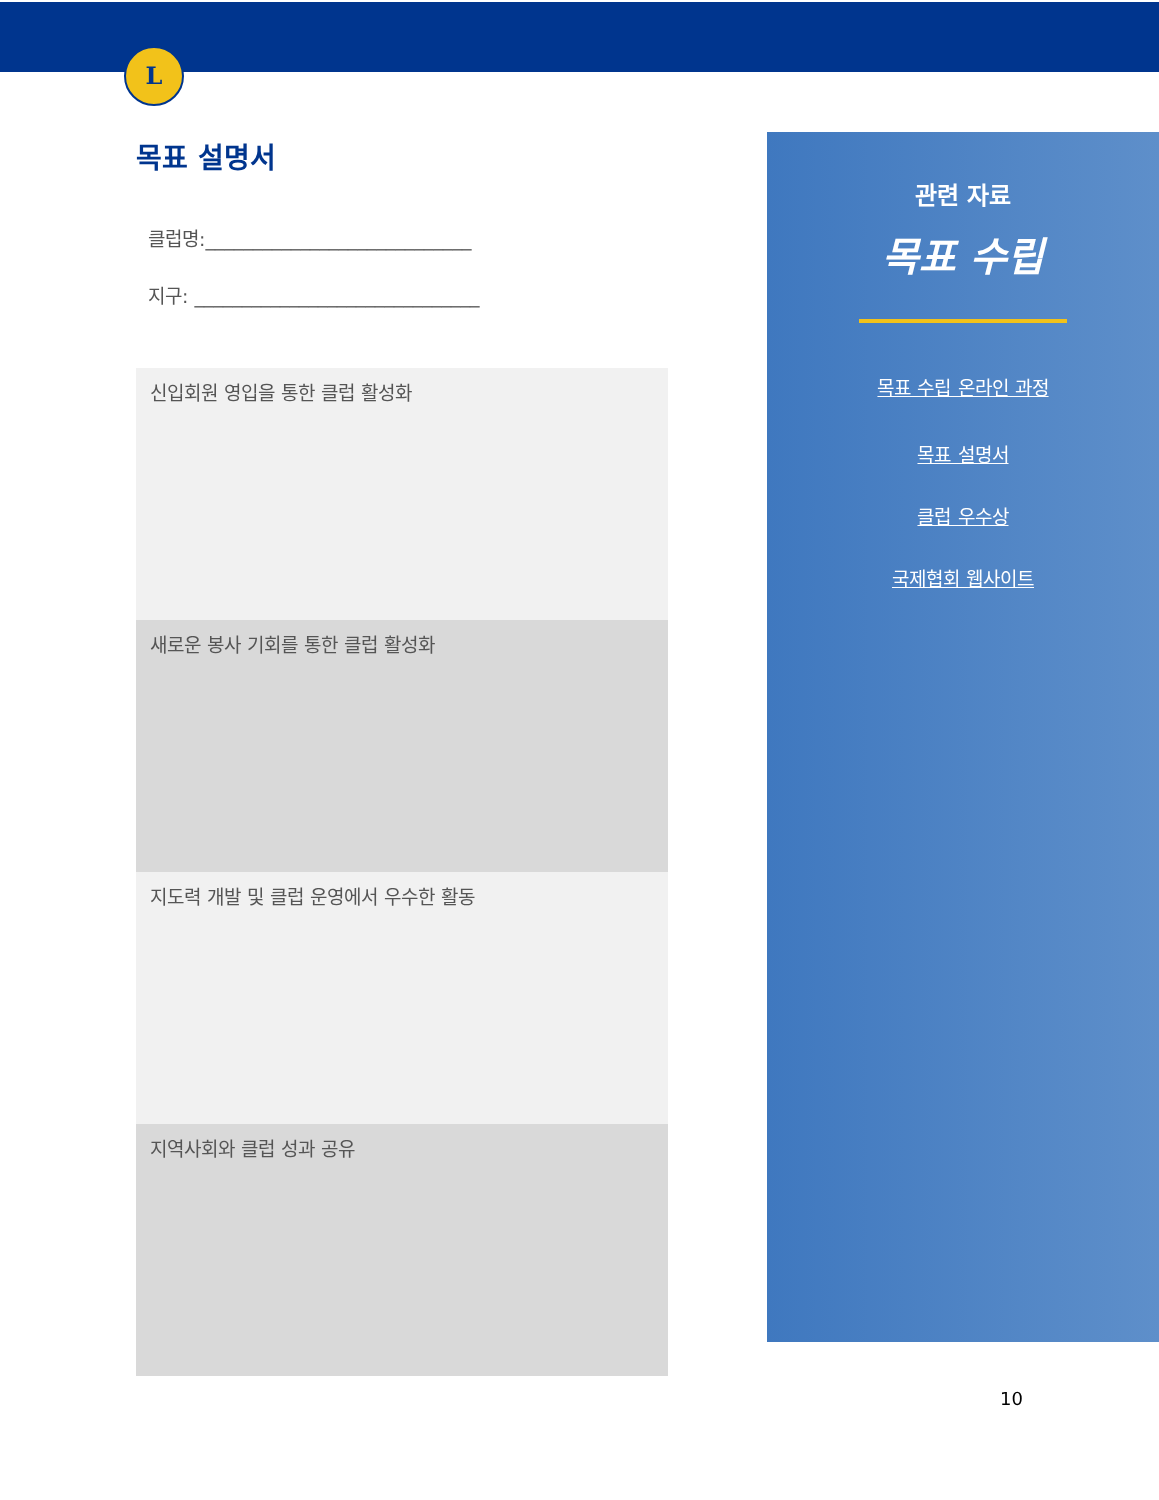L
목표 설명서
클럽명:____________________________
지구: ______________________________
신입회원 영입을 통한 클럽 활성화
새로운 봉사 기회를 통한 클럽 활성화
지도력 개발 및 클럽 운영에서 우수한 활동
지역사회와 클럽 성과 공유
관련 자료
목표 수립
목표 수립 온라인 과정
목표 설명서
클럽 우수상
국제협회 웹사이트
10